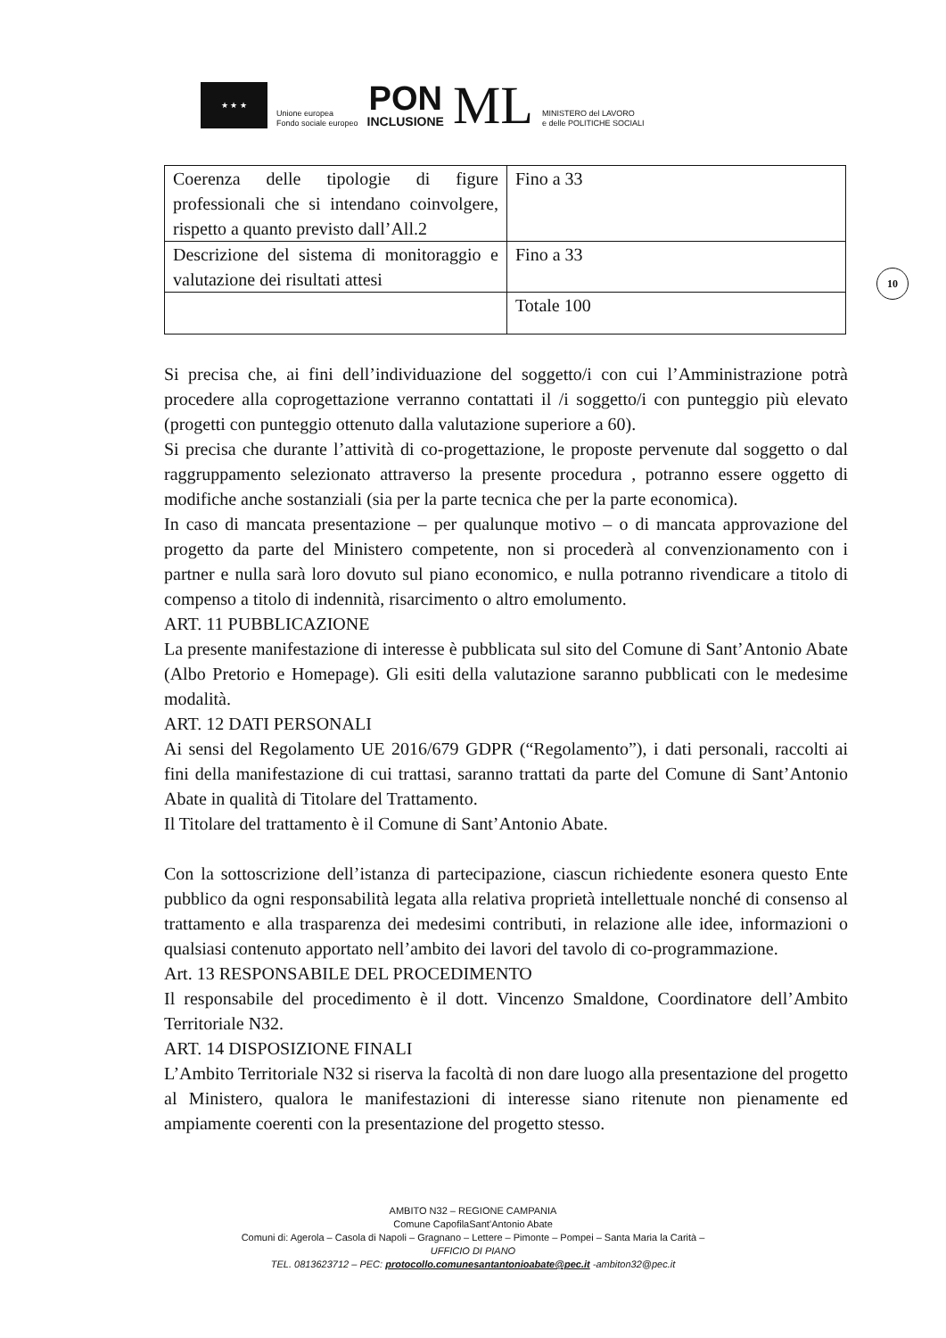★ ★ ★
Unione europea
Fondo sociale europeo
PON
INCLUSIONE
ML
MINISTERO del LAVORO
e delle POLITICHE SOCIALI
10
| Coerenza delle tipologie di figure professionali che si intendano coinvolgere, rispetto a quanto previsto dall’All.2 | Fino a 33 |
| Descrizione del sistema di monitoraggio e valutazione dei risultati attesi | Fino a 33 |
| | Totale 100 |
Si precisa che, ai fini dell’individuazione del soggetto/i con cui l’Amministrazione potrà procedere alla coprogettazione verranno contattati il /i soggetto/i con punteggio più elevato (progetti con punteggio ottenuto dalla valutazione superiore a 60).
Si precisa che durante l’attività di co-progettazione, le proposte pervenute dal soggetto o dal raggruppamento selezionato attraverso la presente procedura , potranno essere oggetto di modifiche anche sostanziali (sia per la parte tecnica che per la parte economica).
In caso di mancata presentazione – per qualunque motivo – o di mancata approvazione del progetto da parte del Ministero competente, non si procederà al convenzionamento con i partner e nulla sarà loro dovuto sul piano economico, e nulla potranno rivendicare a titolo di compenso a titolo di indennità, risarcimento o altro emolumento.
ART. 11 PUBBLICAZIONE
La presente manifestazione di interesse è pubblicata sul sito del Comune di Sant’Antonio Abate (Albo Pretorio e Homepage). Gli esiti della valutazione saranno pubblicati con le medesime modalità.
ART. 12 DATI PERSONALI
Ai sensi del Regolamento UE 2016/679 GDPR (“Regolamento”), i dati personali, raccolti ai fini della manifestazione di cui trattasi, saranno trattati da parte del Comune di Sant’Antonio Abate in qualità di Titolare del Trattamento.
Il Titolare del trattamento è il Comune di Sant’Antonio Abate.
Con la sottoscrizione dell’istanza di partecipazione, ciascun richiedente esonera questo Ente pubblico da ogni responsabilità legata alla relativa proprietà intellettuale nonché di consenso al trattamento e alla trasparenza dei medesimi contributi, in relazione alle idee, informazioni o qualsiasi contenuto apportato nell’ambito dei lavori del tavolo di co-programmazione.
Art. 13 RESPONSABILE DEL PROCEDIMENTO
Il responsabile del procedimento è il dott. Vincenzo Smaldone, Coordinatore dell’Ambito Territoriale N32.
ART. 14 DISPOSIZIONE FINALI
L’Ambito Territoriale N32 si riserva la facoltà di non dare luogo alla presentazione del progetto al Ministero, qualora le manifestazioni di interesse siano ritenute non pienamente ed ampiamente coerenti con la presentazione del progetto stesso.
AMBITO N32 – REGIONE CAMPANIA
Comune CapofilaSant’Antonio Abate
Comuni di: Agerola – Casola di Napoli – Gragnano – Lettere – Pimonte – Pompei – Santa Maria la Carità –
UFFICIO DI PIANO
TEL. 0813623712 – PEC: protocollo.comunesantantonioabate@pec.it -ambiton32@pec.it